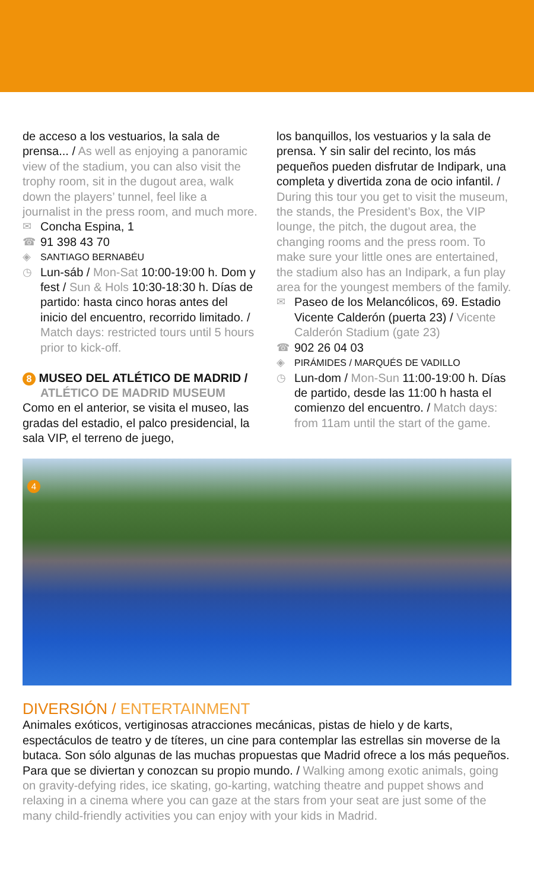de acceso a los vestuarios, la sala de prensa... / As well as enjoying a panoramic view of the stadium, you can also visit the trophy room, sit in the dugout area, walk down the players’ tunnel, feel like a journalist in the press room, and much more.
✉ Concha Espina, 1
☎ 91 398 43 70
◈ SANTIAGO BERNABÉU
◷ Lun-sáb / Mon-Sat 10:00-19:00 h. Dom y fest / Sun & Hols 10:30-18:30 h. Días de partido: hasta cinco horas antes del inicio del encuentro, recorrido limitado. / Match days: restricted tours until 5 hours prior to kick-off.
8 MUSEO DEL ATLÉTICO DE MADRID /
ATLÉTICO DE MADRID MUSEUM
Como en el anterior, se visita el museo, las gradas del estadio, el palco presidencial, la sala VIP, el terreno de juego,
los banquillos, los vestuarios y la sala de prensa. Y sin salir del recinto, los más pequeños pueden disfrutar de Indipark, una completa y divertida zona de ocio infantil. / During this tour you get to visit the museum, the stands, the President’s Box, the VIP lounge, the pitch, the dugout area, the changing rooms and the press room. To make sure your little ones are entertained, the stadium also has an Indipark, a fun play area for the youngest members of the family.
✉ Paseo de los Melancólicos, 69. Estadio Vicente Calderón (puerta 23) / Vicente Calderón Stadium (gate 23)
☎ 902 26 04 03
◈ PIRÁMIDES / MARQUÉS DE VADILLO
◷ Lun-dom / Mon-Sun 11:00-19:00 h. Días de partido, desde las 11:00 h hasta el comienzo del encuentro. / Match days: from 11am until the start of the game.
4
DIVERSIÓN / ENTERTAINMENT
Animales exóticos, vertiginosas atracciones mecánicas, pistas de hielo y de karts, espectáculos de teatro y de títeres, un cine para contemplar las estrellas sin moverse de la butaca. Son sólo algunas de las muchas propuestas que Madrid ofrece a los más pequeños. Para que se diviertan y conozcan su propio mundo. / Walking among exotic animals, going on gravity-defying rides, ice skating, go-karting, watching theatre and puppet shows and relaxing in a cinema where you can gaze at the stars from your seat are just some of the many child-friendly activities you can enjoy with your kids in Madrid.